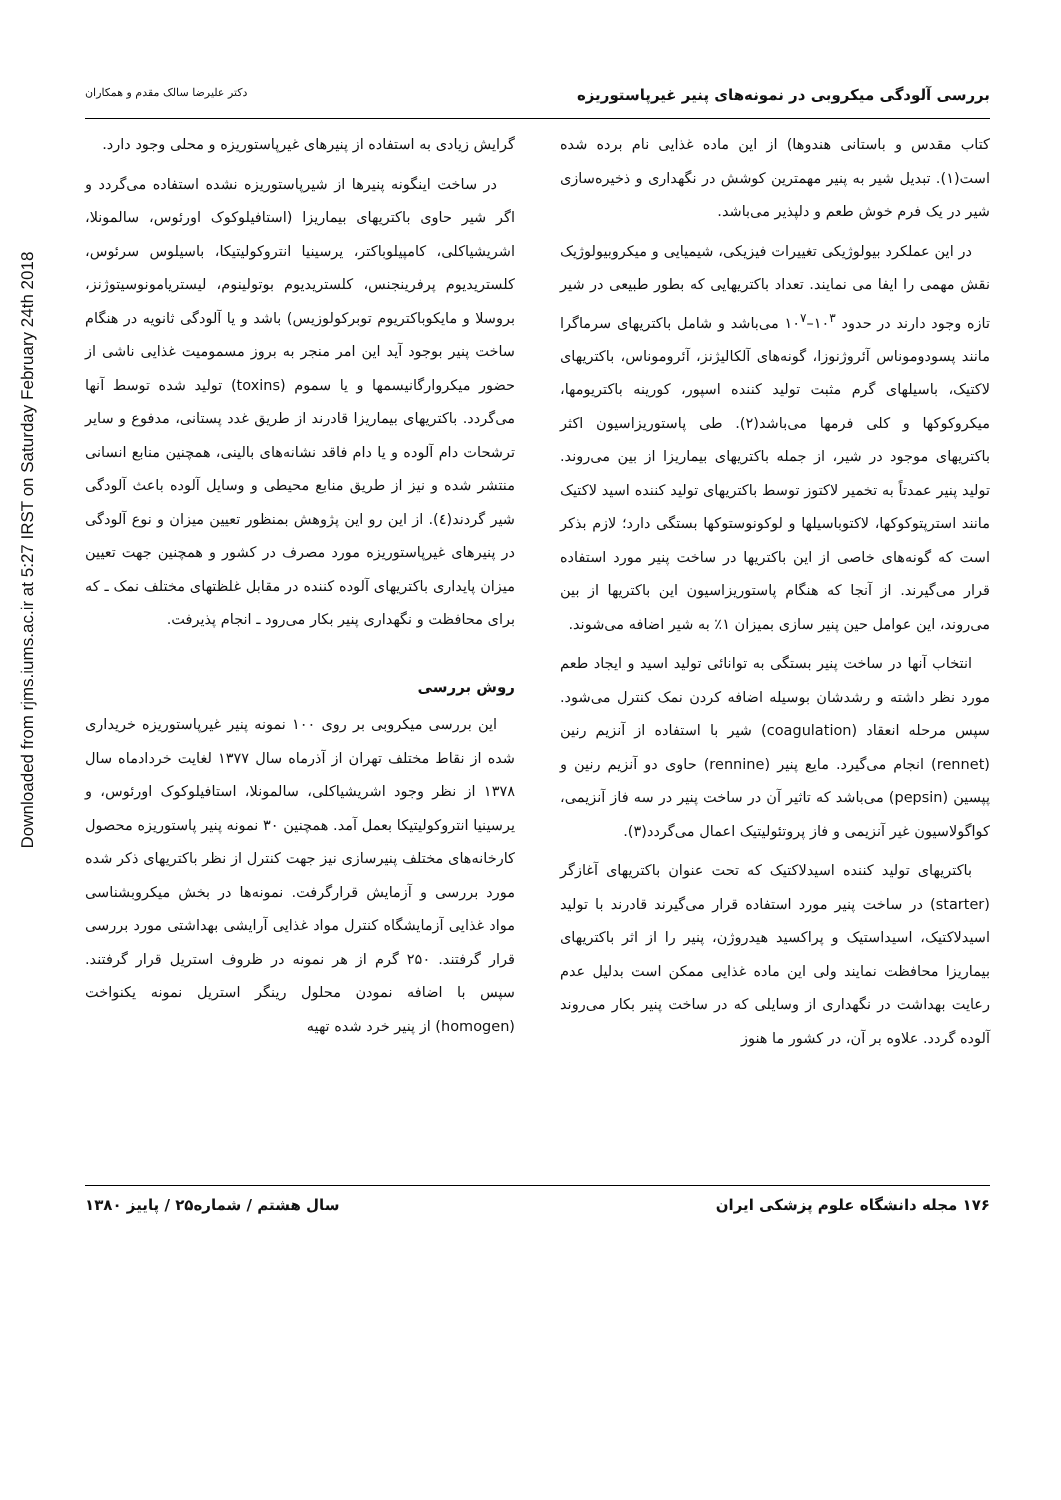Downloaded from rjms.iums.ac.ir at 5:27 IRST on Saturday February 24th 2018
بررسی آلودگی میکروبی در نمونه‌های پنیر غیرپاستوریزه
دکتر علیرضا سالک مقدم و همکاران
کتاب مقدس و باستانی هندوها) از این ماده غذایی نام برده شده است(۱). تبدیل شیر به پنیر مهمترین کوشش در نگهداری و ذخیره‌سازی شیر در یک فرم خوش طعم و دلپذیر می‌باشد.
در این عملکرد بیولوژیکی تغییرات فیزیکی، شیمیایی و میکروبیولوژیک نقش مهمی را ایفا می نمایند. تعداد باکتریهایی که بطور طبیعی در شیر تازه وجود دارند در حدود ۱۰<sup>۳</sup>–۱۰<sup>۷</sup> می‌باشد و شامل باکتریهای سرماگرا مانند پسودوموناس آئروژنوزا، گونه‌های آلکالیژنز، آئروموناس، باکتریهای لاکتیک، باسیلهای گرم مثبت تولید کننده اسپور، کورینه باکتریومها، میکروکوکها و کلی فرمها می‌باشد(۲). طی پاستوریزاسیون اکثر باکتریهای موجود در شیر، از جمله باکتریهای بیماریزا از بین می‌روند. تولید پنیر عمدتاً به تخمیر لاکتوز توسط باکتریهای تولید کننده اسید لاکتیک مانند استرپتوکوکها، لاکتوباسیلها و لوکونوستوکها بستگی دارد؛ لازم بذکر است که گونه‌های خاصی از این باکتریها در ساخت پنیر مورد استفاده قرار می‌گیرند. از آنجا که هنگام پاستوریزاسیون این باکتریها از بین می‌روند، این عوامل حین پنیر سازی بمیزان ۱٪ به شیر اضافه می‌شوند.
انتخاب آنها در ساخت پنیر بستگی به توانائی تولید اسید و ایجاد طعم مورد نظر داشته و رشدشان بوسیله اضافه کردن نمک کنترل می‌شود. سپس مرحله انعقاد (coagulation) شیر با استفاده از آنزیم رنین (rennet) انجام می‌گیرد. مایع پنیر (rennine) حاوی دو آنزیم رنین و پپسین (pepsin) می‌باشد که تاثیر آن در ساخت پنیر در سه فاز آنزیمی، کواگولاسیون غیر آنزیمی و فاز پروتئولیتیک اعمال می‌گردد(۳).
باکتریهای تولید کننده اسیدلاکتیک که تحت عنوان باکتریهای آغازگر (starter) در ساخت پنیر مورد استفاده قرار می‌گیرند قادرند با تولید اسیدلاکتیک، اسیداستیک و پراکسید هیدروژن، پنیر را از اثر باکتریهای بیماریزا محافظت نمایند ولی این ماده غذایی ممکن است بدلیل عدم رعایت بهداشت در نگهداری از وسایلی که در ساخت پنیر بکار می‌روند آلوده گردد. علاوه بر آن، در کشور ما هنوز
گرایش زیادی به استفاده از پنیرهای غیرپاستوریزه و محلی وجود دارد.
در ساخت اینگونه پنیرها از شیرپاستوریزه نشده استفاده می‌گردد و اگر شیر حاوی باکتریهای بیماریزا (استافیلوکوک اورئوس، سالمونلا، اشریشیاکلی، کامپیلوباکتر، یرسینیا انتروکولیتیکا، باسیلوس سرئوس، کلستریدیوم پرفرینجنس، کلستریدیوم بوتولینوم، لیستریامونوسیتوژنز، بروسلا و مایکوباکتریوم توبرکولوزیس) باشد و یا آلودگی ثانویه در هنگام ساخت پنیر بوجود آید این امر منجر به بروز مسمومیت غذایی ناشی از حضور میکروارگانیسمها و یا سموم (toxins) تولید شده توسط آنها می‌گردد. باکتریهای بیماریزا قادرند از طریق غدد پستانی، مدفوع و سایر ترشحات دام آلوده و یا دام فاقد نشانه‌های بالینی، همچنین منابع انسانی منتشر شده و نیز از طریق منابع محیطی و وسایل آلوده باعث آلودگی شیر گردند(٤). از این رو این پژوهش بمنظور تعیین میزان و نوع آلودگی در پنیرهای غیرپاستوریزه مورد مصرف در کشور و همچنین جهت تعیین میزان پایداری باکتریهای آلوده کننده در مقابل غلظتهای مختلف نمک ـ که برای محافظت و نگهداری پنیر بکار می‌رود ـ انجام پذیرفت.
روش بررسی
این بررسی میکروبی بر روی ۱۰۰ نمونه پنیر غیرپاستوریزه خریداری شده از نقاط مختلف تهران از آذرماه سال ۱۳۷۷ لغایت خردادماه سال ۱۳۷۸ از نظر وجود اشریشیاکلی، سالمونلا، استافیلوکوک اورئوس، و یرسینیا انتروکولیتیکا بعمل آمد. همچنین ۳۰ نمونه پنیر پاستوریزه محصول کارخانه‌های مختلف پنیرسازی نیز جهت کنترل از نظر باکتریهای ذکر شده مورد بررسی و آزمایش قرارگرفت. نمونه‌ها در بخش میکروبشناسی مواد غذایی آزمایشگاه کنترل مواد غذایی آرایشی بهداشتی مورد بررسی قرار گرفتند. ۲۵۰ گرم از هر نمونه در ظروف استریل قرار گرفتند. سپس با اضافه نمودن محلول رینگر استریل نمونه یکنواخت (homogen) از پنیر خرد شده تهیه
۱۷۶ مجله دانشگاه علوم پزشکی ایران
سال هشتم / شماره۲۵ / پاییز ۱۳۸۰